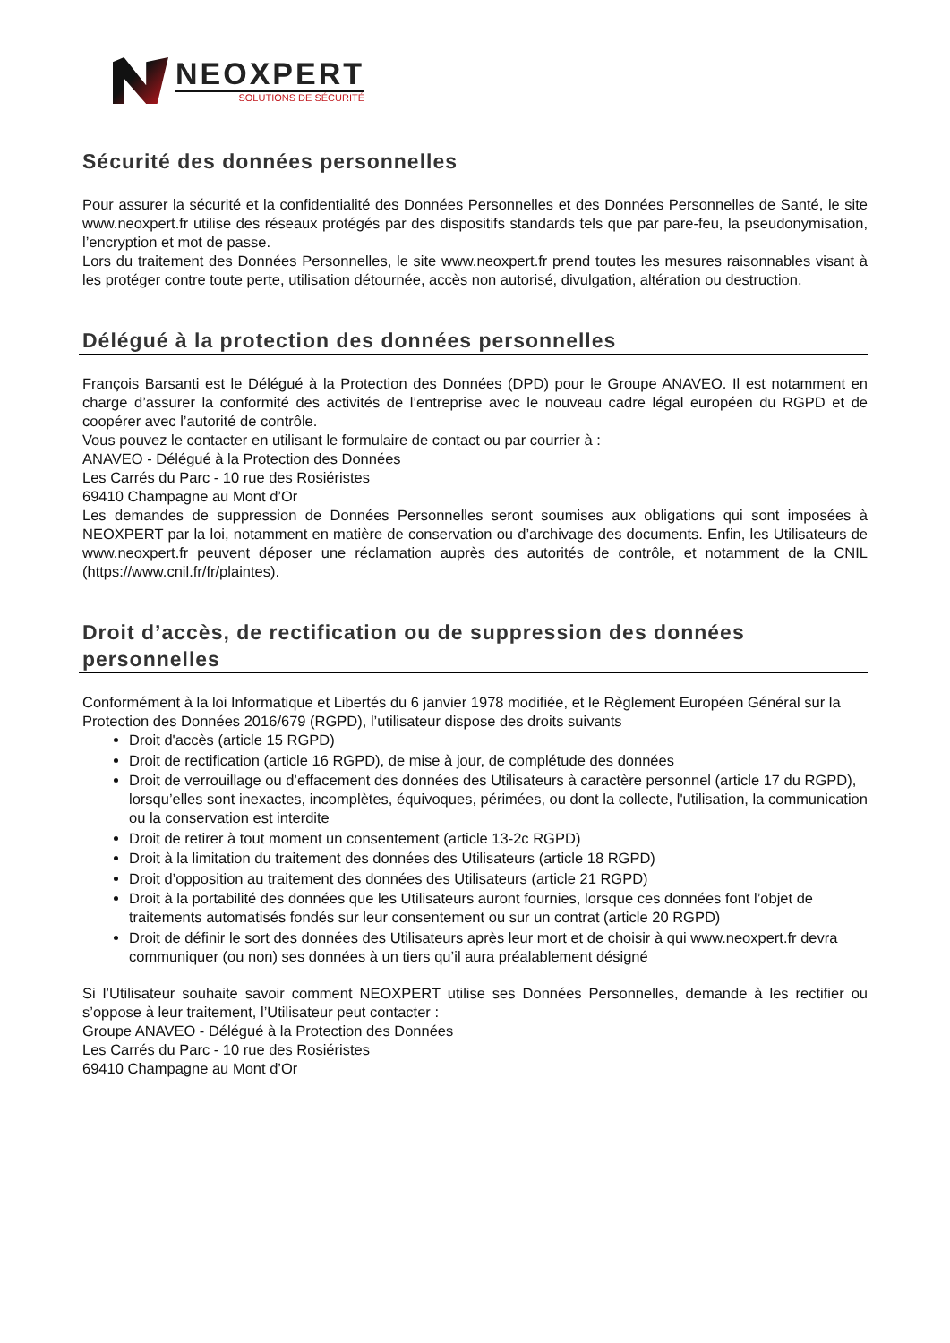NEOXPERT
SOLUTIONS DE SÉCURITÉ
Sécurité des données personnelles
Pour assurer la sécurité et la confidentialité des Données Personnelles et des Données Personnelles de Santé, le site www.neoxpert.fr utilise des réseaux protégés par des dispositifs standards tels que par pare-feu, la pseudonymisation, l’encryption et mot de passe.
Lors du traitement des Données Personnelles, le site www.neoxpert.fr prend toutes les mesures raisonnables visant à les protéger contre toute perte, utilisation détournée, accès non autorisé, divulgation, altération ou destruction.
Délégué à la protection des données personnelles
François Barsanti est le Délégué à la Protection des Données (DPD) pour le Groupe ANAVEO. Il est notamment en charge d’assurer la conformité des activités de l’entreprise avec le nouveau cadre légal européen du RGPD et de coopérer avec l’autorité de contrôle.
Vous pouvez le contacter en utilisant le formulaire de contact ou par courrier à :
ANAVEO - Délégué à la Protection des Données
Les Carrés du Parc - 10 rue des Rosiéristes
69410 Champagne au Mont d’Or
Les demandes de suppression de Données Personnelles seront soumises aux obligations qui sont imposées à NEOXPERT par la loi, notamment en matière de conservation ou d’archivage des documents. Enfin, les Utilisateurs de www.neoxpert.fr peuvent déposer une réclamation auprès des autorités de contrôle, et notamment de la CNIL (https://www.cnil.fr/fr/plaintes).
Droit d’accès, de rectification ou de suppression des données personnelles
Conformément à la loi Informatique et Libertés du 6 janvier 1978 modifiée, et le Règlement Européen Général sur la Protection des Données 2016/679 (RGPD), l’utilisateur dispose des droits suivants
Droit d'accès (article 15 RGPD)
Droit de rectification (article 16 RGPD), de mise à jour, de complétude des données
Droit de verrouillage ou d’effacement des données des Utilisateurs à caractère personnel (article 17 du RGPD), lorsqu’elles sont inexactes, incomplètes, équivoques, périmées, ou dont la collecte, l'utilisation, la communication ou la conservation est interdite
Droit de retirer à tout moment un consentement (article 13-2c RGPD)
Droit à la limitation du traitement des données des Utilisateurs (article 18 RGPD)
Droit d’opposition au traitement des données des Utilisateurs (article 21 RGPD)
Droit à la portabilité des données que les Utilisateurs auront fournies, lorsque ces données font l’objet de traitements automatisés fondés sur leur consentement ou sur un contrat (article 20 RGPD)
Droit de définir le sort des données des Utilisateurs après leur mort et de choisir à qui www.neoxpert.fr devra communiquer (ou non) ses données à un tiers qu’il aura préalablement désigné
Si l’Utilisateur souhaite savoir comment NEOXPERT utilise ses Données Personnelles, demande à les rectifier ou s’oppose à leur traitement, l’Utilisateur peut contacter :
Groupe ANAVEO - Délégué à la Protection des Données
Les Carrés du Parc - 10 rue des Rosiéristes
69410 Champagne au Mont d’Or